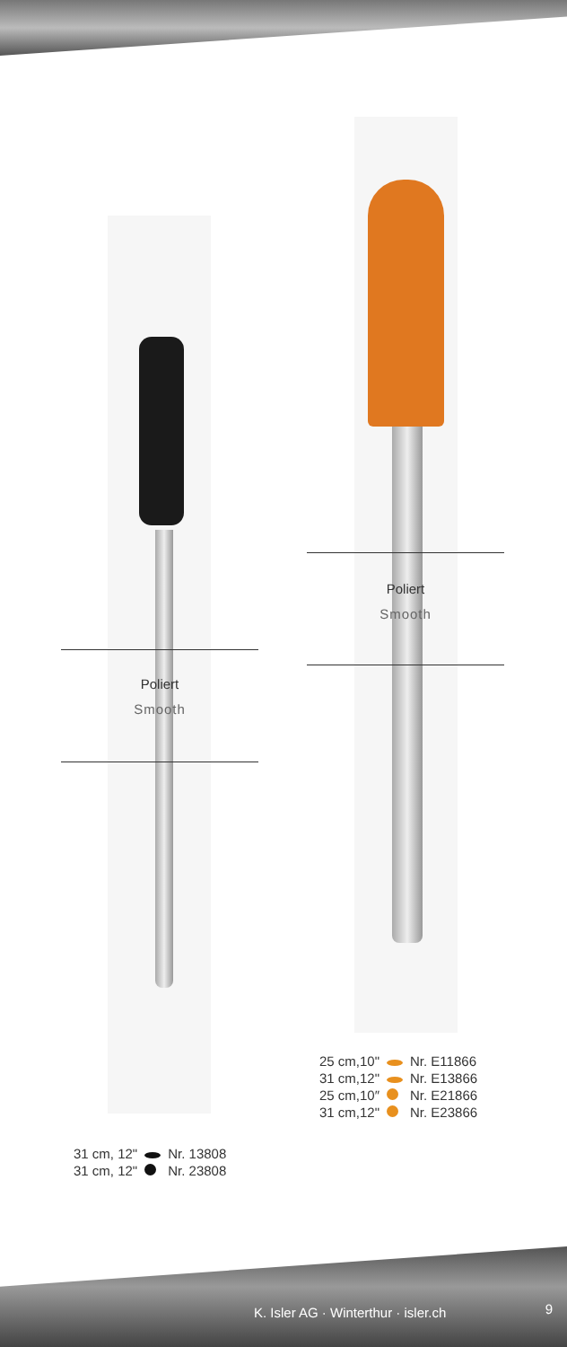Poliert
Smooth
Poliert
Smooth
| 25 cm,10" | | Nr. E11866 |
| 31 cm,12" | | Nr. E13866 |
| 25 cm,10″ | | Nr. E21866 |
| 31 cm,12" | | Nr. E23866 |
| 31 cm, 12" | | Nr. 13808 |
| 31 cm, 12" | | Nr. 23808 |
K. Isler AG · Winterthur · isler.ch
9